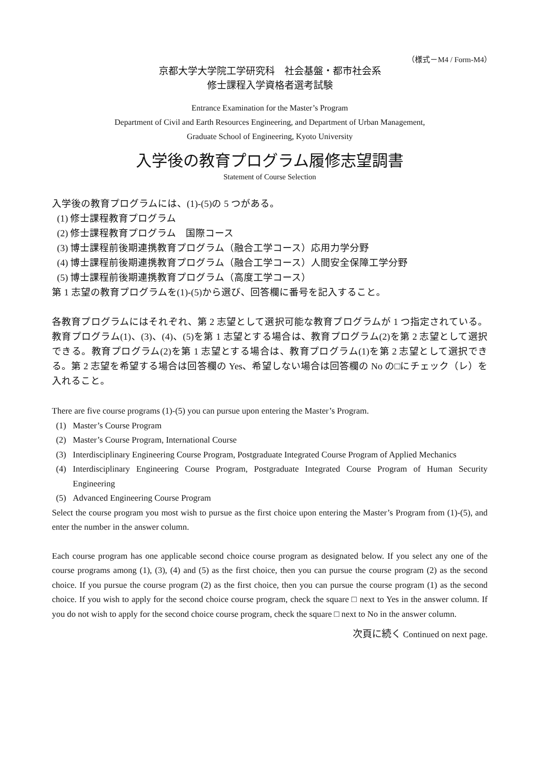（様式－M4 / Form-M4）
京都大学大学院工学研究科　社会基盤・都市社会系
修士課程入学資格者選考試験
Entrance Examination for the Master’s Program
Department of Civil and Earth Resources Engineering, and Department of Urban Management,
Graduate School of Engineering, Kyoto University
入学後の教育プログラム履修志望調書
Statement of Course Selection
入学後の教育プログラムには、(1)-(5)の 5 つがある。
(1) 修士課程教育プログラム
(2) 修士課程教育プログラム　国際コース
(3) 博士課程前後期連携教育プログラム（融合工学コース）応用力学分野
(4) 博士課程前後期連携教育プログラム（融合工学コース）人間安全保障工学分野
(5) 博士課程前後期連携教育プログラム（高度工学コース）
第 1 志望の教育プログラムを(1)-(5)から選び、回答欄に番号を記入すること。
各教育プログラムにはそれぞれ、第 2 志望として選択可能な教育プログラムが 1 つ指定されている。教育プログラム(1)、(3)、(4)、(5)を第 1 志望とする場合は、教育プログラム(2)を第 2 志望として選択できる。教育プログラム(2)を第 1 志望とする場合は、教育プログラム(1)を第 2 志望として選択できる。第 2 志望を希望する場合は回答欄の Yes、希望しない場合は回答欄の No の□にチェック（レ）を入れること。
There are five course programs (1)-(5) you can pursue upon entering the Master’s Program.
(1) Master’s Course Program
(2) Master’s Course Program, International Course
(3) Interdisciplinary Engineering Course Program, Postgraduate Integrated Course Program of Applied Mechanics
(4) Interdisciplinary Engineering Course Program, Postgraduate Integrated Course Program of Human Security Engineering
(5) Advanced Engineering Course Program
Select the course program you most wish to pursue as the first choice upon entering the Master’s Program from (1)-(5), and enter the number in the answer column.
Each course program has one applicable second choice course program as designated below. If you select any one of the course programs among (1), (3), (4) and (5) as the first choice, then you can pursue the course program (2) as the second choice. If you pursue the course program (2) as the first choice, then you can pursue the course program (1) as the second choice. If you wish to apply for the second choice course program, check the square □ next to Yes in the answer column. If you do not wish to apply for the second choice course program, check the square □ next to No in the answer column.
次頁に続く Continued on next page.